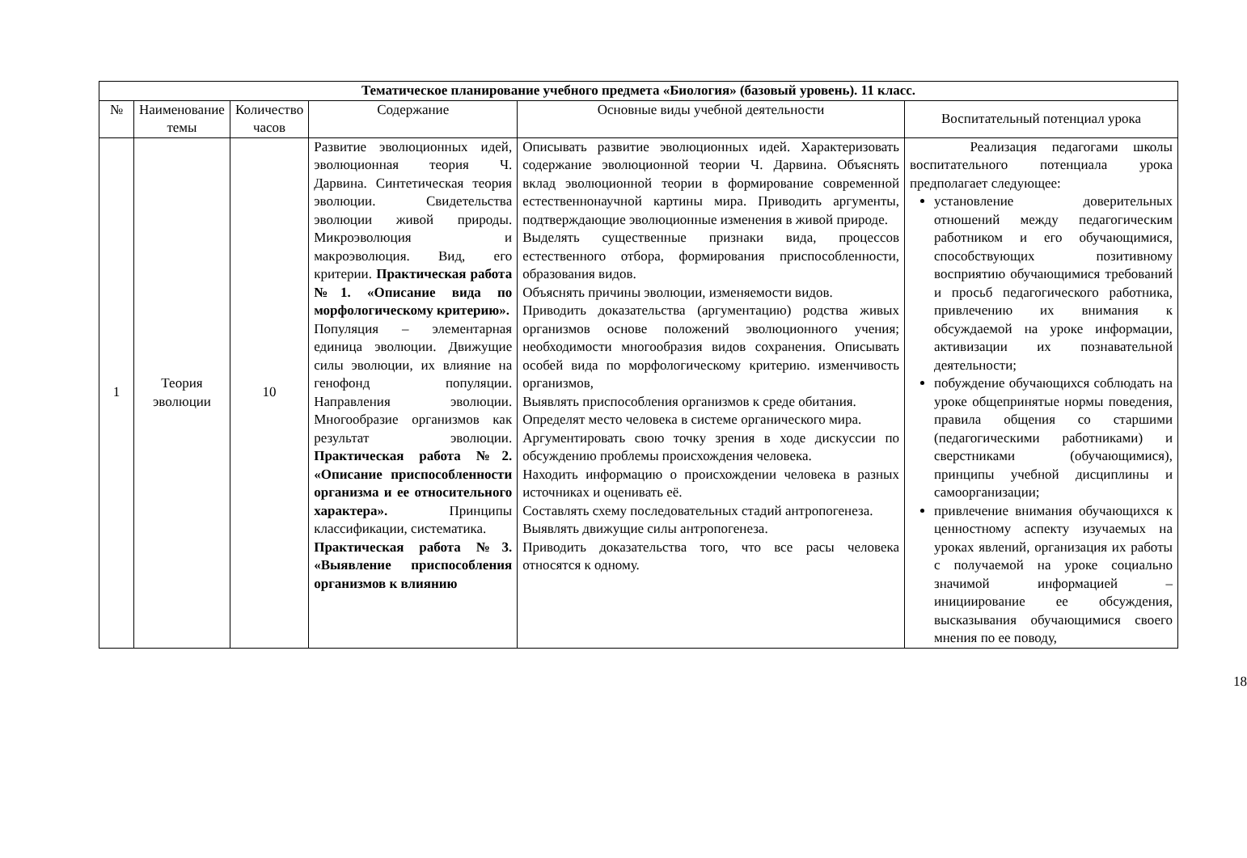| Тематическое планирование учебного предмета «Биология» (базовый уровень). 11 класс. | | | | | |
| --- | --- | --- | --- | --- | --- |
| № | Наименование темы | Количество часов | Содержание | Основные виды учебной деятельности | Воспитательный потенциал урока |
| 1 | Теория эволюции | 10 | Развитие эволюционных идей, эволюционная теория Ч. Дарвина. Синтетическая теория эволюции. Свидетельства эволюции живой природы. Микроэволюция и макроэволюция. Вид, его критерии. Практическая работа №1. «Описание вида по морфологическому критерию». Популяция – элементарная единица эволюции. Движущие силы эволюции, их влияние на генофонд популяции. Направления эволюции. Многообразие организмов как результат эволюции. Практическая работа №2. «Описание приспособленности организма и ее относительного характера». Принципы классификации, систематика. Практическая работа №3. «Выявление приспособления организмов к влиянию | Описывать развитие эволюционных идей. Характеризовать содержание эволюционной теории Ч. Дарвина. Объяснять вклад эволюционной теории в формирование современной естественнонаучной картины мира. Приводить аргументы, подтверждающие эволюционные изменения в живой природе. Выделять существенные признаки вида, процессов естественного отбора, формирования приспособленности, образования видов. Объяснять причины эволюции, изменяемости видов. Приводить доказательства (аргументацию) родства живых организмов основе положений эволюционного учения; необходимости многообразия видов сохранения. Описывать особей вида по морфологическому критерию. изменчивость организмов, Выявлять приспособления организмов к среде обитания. Определят место человека в системе органического мира. Аргументировать свою точку зрения в ходе дискуссии по обсуждению проблемы происхождения человека. Находить информацию о происхождении человека в разных источниках и оценивать её. Составлять схему последовательных стадий антропогенеза. Выявлять движущие силы антропогенеза. Приводить доказательства того, что все расы человека относятся к одному. | Реализация педагогами школы воспитательного потенциала урока предполагает следующее: установление доверительных отношений между педагогическим работником и его обучающимися, способствующих позитивному восприятию обучающимися требований и просьб педагогического работника, привлечению их внимания к обсуждаемой на уроке информации, активизации их познавательной деятельности; побуждение обучающихся соблюдать на уроке общепринятые нормы поведения, правила общения со старшими (педагогическими работниками) и сверстниками (обучающимися), принципы учебной дисциплины и самоорганизации; привлечение внимания обучающихся к ценностному аспекту изучаемых на уроках явлений, организация их работы с получаемой на уроке социально значимой информацией – инициирование ее обсуждения, высказывания обучающимися своего мнения по ее поводу, |
18